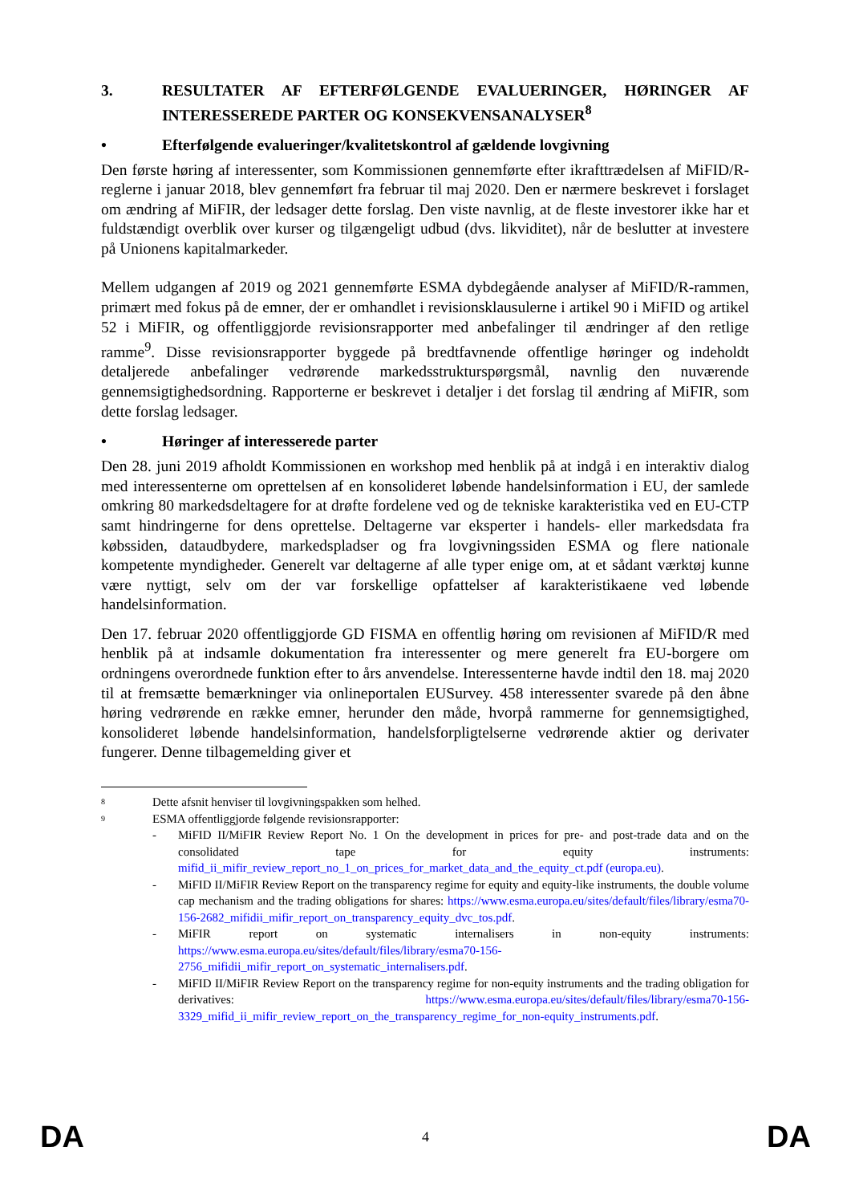3. RESULTATER AF EFTERFØLGENDE EVALUERINGER, HØRINGER AF INTERESSEREDE PARTER OG KONSEKVENSANALYSER<sup>8</sup>
• Efterfølgende evalueringer/kvalitetskontrol af gældende lovgivning
Den første høring af interessenter, som Kommissionen gennemførte efter ikrafttrædelsen af MiFID/R-reglerne i januar 2018, blev gennemført fra februar til maj 2020. Den er nærmere beskrevet i forslaget om ændring af MiFIR, der ledsager dette forslag. Den viste navnlig, at de fleste investorer ikke har et fuldstændigt overblik over kurser og tilgængeligt udbud (dvs. likviditet), når de beslutter at investere på Unionens kapitalmarkeder.
Mellem udgangen af 2019 og 2021 gennemførte ESMA dybdegående analyser af MiFID/R-rammen, primært med fokus på de emner, der er omhandlet i revisionsklausulerne i artikel 90 i MiFID og artikel 52 i MiFIR, og offentliggjorde revisionsrapporter med anbefalinger til ændringer af den retlige ramme<sup>9</sup>. Disse revisionsrapporter byggede på bredtfavnende offentlige høringer og indeholdt detaljerede anbefalinger vedrørende markedsstrukturspørgsmål, navnlig den nuværende gennemsigtighedsordning. Rapporterne er beskrevet i detaljer i det forslag til ændring af MiFIR, som dette forslag ledsager.
• Høringer af interesserede parter
Den 28. juni 2019 afholdt Kommissionen en workshop med henblik på at indgå i en interaktiv dialog med interessenterne om oprettelsen af en konsolideret løbende handelsinformation i EU, der samlede omkring 80 markedsdeltagere for at drøfte fordelene ved og de tekniske karakteristika ved en EU-CTP samt hindringerne for dens oprettelse. Deltagerne var eksperter i handels- eller markedsdata fra købssiden, dataudbydere, markedspladser og fra lovgivningssiden ESMA og flere nationale kompetente myndigheder. Generelt var deltagerne af alle typer enige om, at et sådant værktøj kunne være nyttigt, selv om der var forskellige opfattelser af karakteristikaene ved løbende handelsinformation.
Den 17. februar 2020 offentliggjorde GD FISMA en offentlig høring om revisionen af MiFID/R med henblik på at indsamle dokumentation fra interessenter og mere generelt fra EU-borgere om ordningens overordnede funktion efter to års anvendelse. Interessenterne havde indtil den 18. maj 2020 til at fremsætte bemærkninger via onlineportalen EUSurvey. 458 interessenter svarede på den åbne høring vedrørende en række emner, herunder den måde, hvorpå rammerne for gennemsigtighed, konsolideret løbende handelsinformation, handelsforpligtelserne vedrørende aktier og derivater fungerer. Denne tilbagemelding giver et
8 Dette afsnit henviser til lovgivningspakken som helhed.
9 ESMA offentliggjorde følgende revisionsrapporter:
- MiFID II/MiFIR Review Report No. 1 On the development in prices for pre- and post-trade data and on the consolidated tape for equity instruments: mifid_ii_mifir_review_report_no_1_on_prices_for_market_data_and_the_equity_ct.pdf (europa.eu).
- MiFID II/MiFIR Review Report on the transparency regime for equity and equity-like instruments, the double volume cap mechanism and the trading obligations for shares: https://www.esma.europa.eu/sites/default/files/library/esma70-156-2682_mifidii_mifir_report_on_transparency_equity_dvc_tos.pdf.
- MiFIR report on systematic internalisers in non-equity instruments: https://www.esma.europa.eu/sites/default/files/library/esma70-156-2756_mifidii_mifir_report_on_systematic_internalisers.pdf.
- MiFID II/MiFIR Review Report on the transparency regime for non-equity instruments and the trading obligation for derivatives: https://www.esma.europa.eu/sites/default/files/library/esma70-156-3329_mifid_ii_mifir_review_report_on_the_transparency_regime_for_non-equity_instruments.pdf.
DA 4 DA